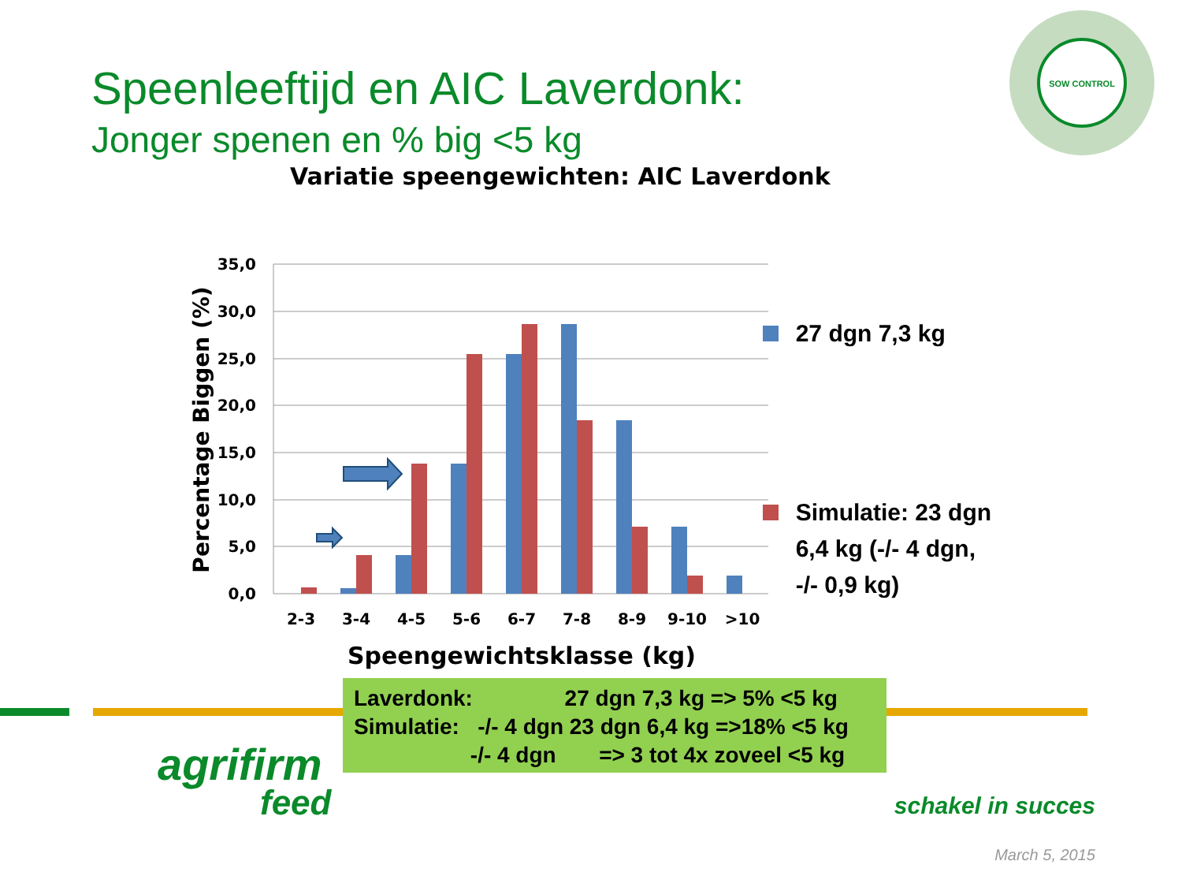Speenleeftijd en AIC Laverdonk:
Jonger spenen en % big <5 kg
Variatie speengewichten: AIC Laverdonk
SOW CONTROL
35,0
30,0
25,0
20,0
15,0
10,0
5,0
0,0
2-3
3-4
4-5
5-6
6-7
7-8
8-9
9-10
>10
Percentage Biggen (%)
Speengewichtsklasse (kg)
27 dgn 7,3 kg
Simulatie: 23 dgn
6,4 kg (-/- 4 dgn,
-/- 0,9 kg)
Laverdonk: 27 dgn 7,3 kg => 5% <5 kg Simulatie: -/- 4 dgn 23 dgn 6,4 kg =>18% <5 kg -/- 4 dgn => 3 tot 4x zoveel <5 kg
agrifirm
feed
schakel in succes
March 5, 2015